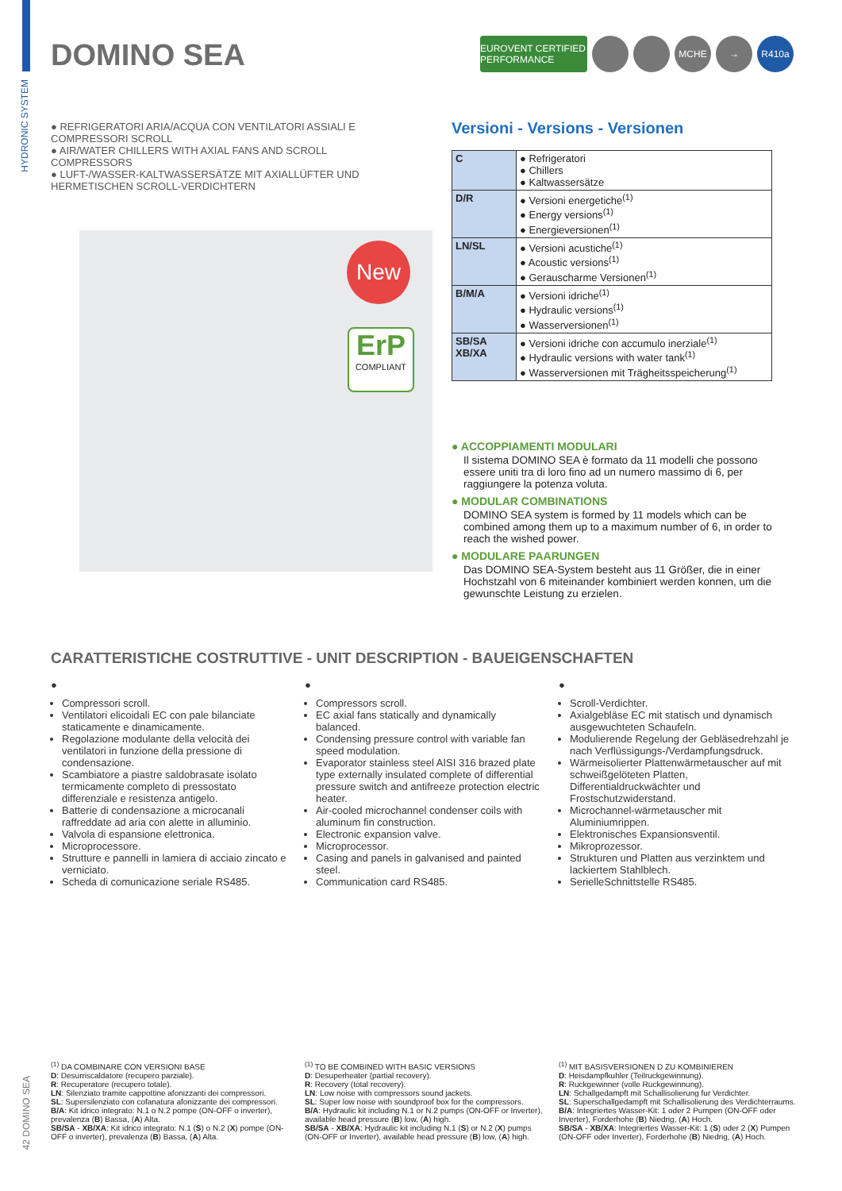HYDRONIC SYSTEM
DOMINO SEA
EUROVENT CERTIFIED PERFORMANCE MCHE → R410a
● REFRIGERATORI ARIA/ACQUA CON VENTILATORI ASSIALI E COMPRESSORI SCROLL
● AIR/WATER CHILLERS WITH AXIAL FANS AND SCROLL COMPRESSORS
● LUFT-/WASSER-KALTWASSERSÄTZE MIT AXIALLÜFTER UND HERMETISCHEN SCROLL-VERDICHTERN
New
ErP
COMPLIANT
Versioni - Versions - Versionen
| C | ● Refrigeratori ● Chillers ● Kaltwassersätze |
| D/R | ● Versioni energetiche<sup>(1)</sup> ● Energy versions<sup>(1)</sup> ● Energieversionen<sup>(1)</sup> |
| LN/SL | ● Versioni acustiche<sup>(1)</sup> ● Acoustic versions<sup>(1)</sup> ● Gerauscharme Versionen<sup>(1)</sup> |
| B/M/A | ● Versioni idriche<sup>(1)</sup> ● Hydraulic versions<sup>(1)</sup> ● Wasserversionen<sup>(1)</sup> |
| SB/SA XB/XA | ● Versioni idriche con accumulo inerziale<sup>(1)</sup> ● Hydraulic versions with water tank<sup>(1)</sup> ● Wasserversionen mit Trägheitsspeicherung<sup>(1)</sup> |
● ACCOPPIAMENTI MODULARI
Il sistema DOMINO SEA è formato da 11 modelli che possono essere uniti tra di loro fino ad un numero massimo di 6, per raggiungere la potenza voluta.
● MODULAR COMBINATIONS
DOMINO SEA system is formed by 11 models which can be combined among them up to a maximum number of 6, in order to reach the wished power.
● MODULARE PAARUNGEN
Das DOMINO SEA-System besteht aus 11 Größer, die in einer Hochstzahl von 6 miteinander kombiniert werden konnen, um die gewunschte Leistung zu erzielen.
CARATTERISTICHE COSTRUTTIVE - UNIT DESCRIPTION - BAUEIGENSCHAFTEN
●
Compressori scroll.
Ventilatori elicoidali EC con pale bilanciate staticamente e dinamicamente.
Regolazione modulante della velocità dei ventilatori in funzione della pressione di condensazione.
Scambiatore a piastre saldobrasate isolato termicamente completo di pressostato differenziale e resistenza antigelo.
Batterie di condensazione a microcanali raffreddate ad aria con alette in alluminio.
Valvola di espansione elettronica.
Microprocessore.
Strutture e pannelli in lamiera di acciaio zincato e verniciato.
Scheda di comunicazione seriale RS485.
●
Compressors scroll.
EC axial fans statically and dynamically balanced.
Condensing pressure control with variable fan speed modulation.
Evaporator stainless steel AISI 316 brazed plate type externally insulated complete of differential pressure switch and antifreeze protection electric heater.
Air-cooled microchannel condenser coils with aluminum fin construction.
Electronic expansion valve.
Microprocessor.
Casing and panels in galvanised and painted steel.
Communication card RS485.
●
Scroll-Verdichter.
Axialgebläse EC mit statisch und dynamisch ausgewuchteten Schaufeln.
Modulierende Regelung der Gebläsedrehzahl je nach Verflüssigungs-/Verdampfungsdruck.
Wärmeisolierter Plattenwärmetauscher auf mit schweißgelöteten Platten, Differentialdruckwächter und Frostschutzwiderstand.
Microchannel-wärmetauscher mit Aluminiumrippen.
Elektronisches Expansionsventil.
Mikroprozessor.
Strukturen und Platten aus verzinktem und lackiertem Stahlblech.
SerielleSchnittstelle RS485.
<sup>(1)</sup> DA COMBINARE CON VERSIONI BASE
D: Desurriscaldatore (recupero parziale).
R: Recuperatore (recupero totale).
LN: Silenziato tramite cappottine afonizzanti dei compressori.
SL: Supersilenziato con cofanatura afonizzante dei compressori.
B/A: Kit idrico integrato: N.1 o N.2 pompe (ON-OFF o inverter), prevalenza (B) Bassa, (A) Alta.
SB/SA - XB/XA: Kit idrico integrato: N.1 (S) o N.2 (X) pompe (ON-OFF o inverter), prevalenza (B) Bassa, (A) Alta.
<sup>(1)</sup> TO BE COMBINED WITH BASIC VERSIONS
D: Desuperheater (partial recovery).
R: Recovery (total recovery).
LN: Low noise with compressors sound jackets.
SL: Super low noise with soundproof box for the compressors.
B/A: Hydraulic kit including N.1 or N.2 pumps (ON-OFF or Inverter), available head pressure (B) low, (A) high.
SB/SA - XB/XA: Hydraulic kit including N.1 (S) or N.2 (X) pumps (ON-OFF or Inverter), available head pressure (B) low, (A) high.
<sup>(1)</sup> MIT BASISVERSIONEN D ZU KOMBINIEREN
D: Heisdampfkuhler (Teilruckgewinnung).
R: Ruckgewinner (volle Ruckgewinnung).
LN: Schallgedampft mit Schallisolierung fur Verdichter.
SL: Superschallgedampft mit Schallisolierung des Verdichterraums.
B/A: Integriertes Wasser-Kit: 1 oder 2 Pumpen (ON-OFF oder Inverter), Forderhohe (B) Niedrig, (A) Hoch.
SB/SA - XB/XA: Integriertes Wasser-Kit: 1 (S) oder 2 (X) Pumpen (ON-OFF oder Inverter), Forderhohe (B) Niedrig, (A) Hoch.
42 DOMINO SEA